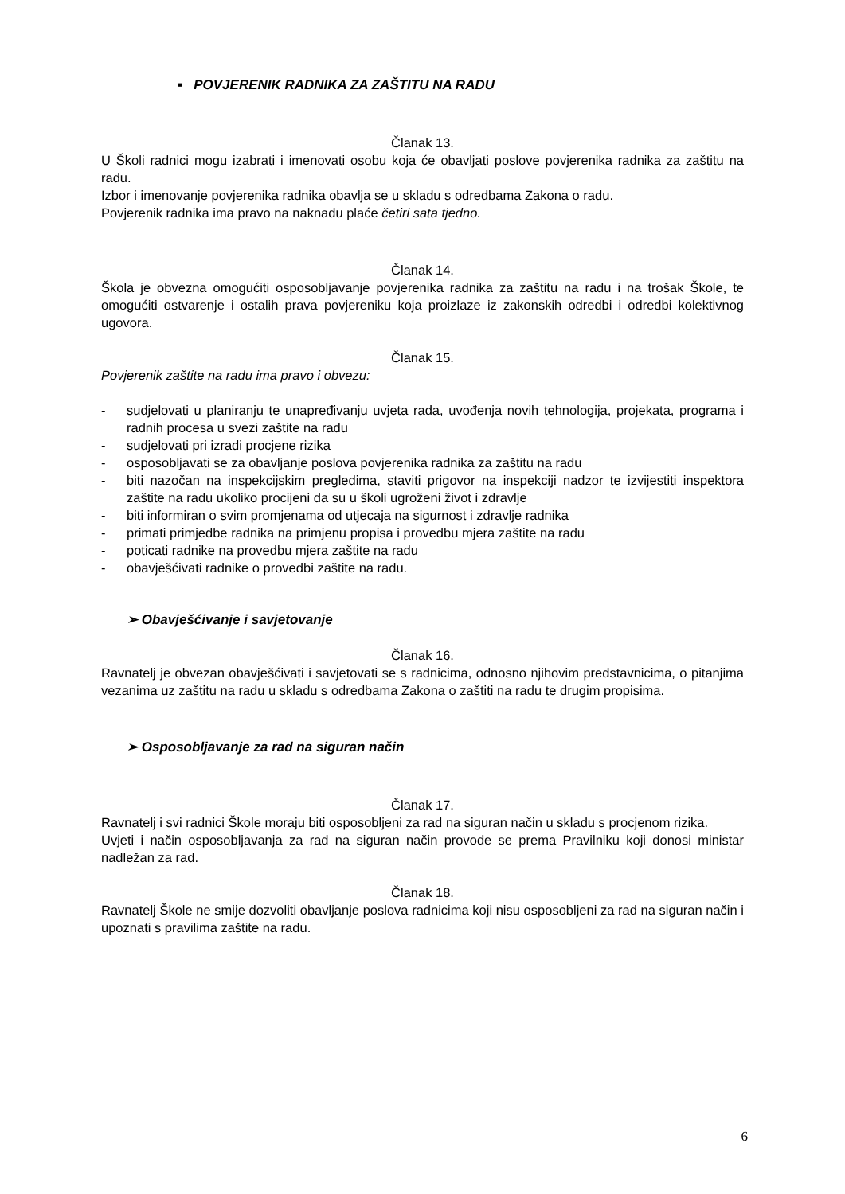▪ POVJERENIK RADNIKA ZA ZAŠTITU NA RADU
Članak 13.
U Školi radnici mogu izabrati i imenovati osobu koja će obavljati poslove povjerenika radnika za zaštitu na radu.
Izbor i imenovanje povjerenika radnika obavlja se u skladu s odredbama Zakona o radu.
Povjerenik radnika ima pravo na naknadu plaće četiri sata tjedno.
Članak 14.
Škola je obvezna omogućiti osposobljavanje povjerenika radnika za zaštitu na radu i na trošak Škole, te omogućiti ostvarenje i ostalih prava povjereniku koja proizlaze iz zakonskih odredbi i odredbi kolektivnog ugovora.
Članak 15.
Povjerenik zaštite na radu ima pravo i obvezu:
- sudjelovati u planiranju te unapređivanju uvjeta rada, uvođenja novih tehnologija, projekata, programa i radnih procesa u svezi zaštite na radu
- sudjelovati pri izradi procjene rizika
- osposobljavati se za obavljanje poslova povjerenika radnika za zaštitu na radu
- biti nazočan na inspekcijskim pregledima, staviti prigovor na inspekciji nadzor te izvijestiti inspektora zaštite na radu ukoliko procijeni da su u školi ugroženi život i zdravlje
- biti informiran o svim promjenama od utjecaja na sigurnost i zdravlje radnika
- primati primjedbe radnika na primjenu propisa i provedbu mjera zaštite na radu
- poticati radnike na provedbu mjera zaštite na radu
- obavješćivati radnike o provedbi zaštite na radu.
➢ Obavješćivanje i savjetovanje
Članak 16.
Ravnatelj je obvezan obavješćivati i savjetovati se s radnicima, odnosno njihovim predstavnicima, o pitanjima vezanima uz zaštitu na radu u skladu s odredbama Zakona o zaštiti na radu te drugim propisima.
➢ Osposobljavanje za rad na siguran način
Članak 17.
Ravnatelj i svi radnici Škole moraju biti osposobljeni za rad na siguran način u skladu s procjenom rizika.
Uvjeti i način osposobljavanja za rad na siguran način provode se prema Pravilniku koji donosi ministar nadležan za rad.
Članak 18.
Ravnatelj Škole ne smije dozvoliti obavljanje poslova radnicima koji nisu osposobljeni za rad na siguran način i upoznati s pravilima zaštite na radu.
6